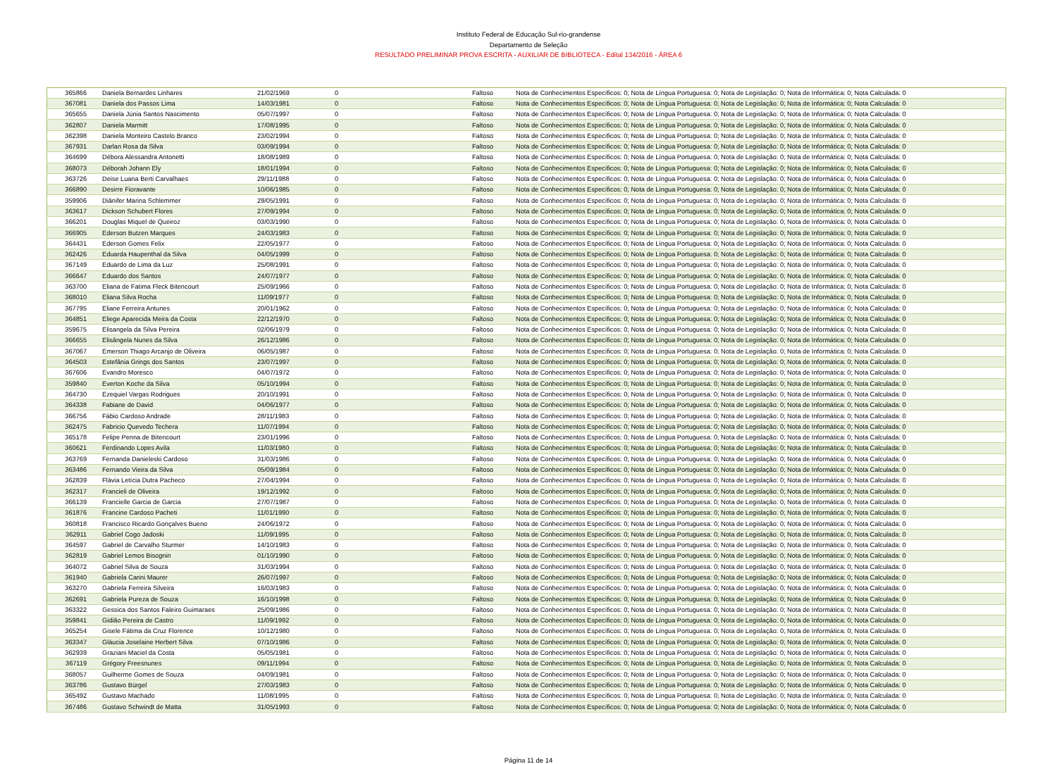Instituto Federal de Educação Sul-rio-grandense
Departamento de Seleção
RESULTADO PRELIMINAR PROVA ESCRITA - AUXILIAR DE BIBLIOTECA - Edital 134/2016 - ÁREA 6
| 365866 | Daniela Bernardes Linhares | 21/02/1969 | 0 | Faltoso | Nota de Conhecimentos Específicos: 0; Nota de Língua Portuguesa: 0; Nota de Legislação: 0; Nota de Informática: 0; Nota Calculada: 0 |
| 367081 | Daniela dos Passos Lima | 14/03/1981 | 0 | Faltoso | Nota de Conhecimentos Específicos: 0; Nota de Língua Portuguesa: 0; Nota de Legislação: 0; Nota de Informática: 0; Nota Calculada: 0 |
| 365655 | Daniela Júnia Santos Nascimento | 05/07/1997 | 0 | Faltoso | Nota de Conhecimentos Específicos: 0; Nota de Língua Portuguesa: 0; Nota de Legislação: 0; Nota de Informática: 0; Nota Calculada: 0 |
| 362807 | Daniela Marmitt | 17/08/1995 | 0 | Faltoso | Nota de Conhecimentos Específicos: 0; Nota de Língua Portuguesa: 0; Nota de Legislação: 0; Nota de Informática: 0; Nota Calculada: 0 |
| 362398 | Daniela Monteiro Castelo Branco | 23/02/1994 | 0 | Faltoso | Nota de Conhecimentos Específicos: 0; Nota de Língua Portuguesa: 0; Nota de Legislação: 0; Nota de Informática: 0; Nota Calculada: 0 |
| 367931 | Darlan Rosa da Silva | 03/09/1994 | 0 | Faltoso | Nota de Conhecimentos Específicos: 0; Nota de Língua Portuguesa: 0; Nota de Legislação: 0; Nota de Informática: 0; Nota Calculada: 0 |
| 364699 | Débora Alessandra Antonetti | 18/08/1989 | 0 | Faltoso | Nota de Conhecimentos Específicos: 0; Nota de Língua Portuguesa: 0; Nota de Legislação: 0; Nota de Informática: 0; Nota Calculada: 0 |
| 368073 | Déborah Johann Ely | 18/01/1994 | 0 | Faltoso | Nota de Conhecimentos Específicos: 0; Nota de Língua Portuguesa: 0; Nota de Legislação: 0; Nota de Informática: 0; Nota Calculada: 0 |
| 363726 | Deise Luana Berti Carvalhaes | 29/11/1988 | 0 | Faltoso | Nota de Conhecimentos Específicos: 0; Nota de Língua Portuguesa: 0; Nota de Legislação: 0; Nota de Informática: 0; Nota Calculada: 0 |
| 366890 | Desirre Fioravante | 10/06/1985 | 0 | Faltoso | Nota de Conhecimentos Específicos: 0; Nota de Língua Portuguesa: 0; Nota de Legislação: 0; Nota de Informática: 0; Nota Calculada: 0 |
| 359906 | Diânifer Marina Schlemmer | 29/05/1991 | 0 | Faltoso | Nota de Conhecimentos Específicos: 0; Nota de Língua Portuguesa: 0; Nota de Legislação: 0; Nota de Informática: 0; Nota Calculada: 0 |
| 363617 | Dickson Schubert Flores | 27/09/1994 | 0 | Faltoso | Nota de Conhecimentos Específicos: 0; Nota de Língua Portuguesa: 0; Nota de Legislação: 0; Nota de Informática: 0; Nota Calculada: 0 |
| 366201 | Douglas Miquel de Queiroz | 03/03/1990 | 0 | Faltoso | Nota de Conhecimentos Específicos: 0; Nota de Língua Portuguesa: 0; Nota de Legislação: 0; Nota de Informática: 0; Nota Calculada: 0 |
| 366905 | Ederson Butzen Marques | 24/03/1983 | 0 | Faltoso | Nota de Conhecimentos Específicos: 0; Nota de Língua Portuguesa: 0; Nota de Legislação: 0; Nota de Informática: 0; Nota Calculada: 0 |
| 364431 | Ederson Gomes Felix | 22/05/1977 | 0 | Faltoso | Nota de Conhecimentos Específicos: 0; Nota de Língua Portuguesa: 0; Nota de Legislação: 0; Nota de Informática: 0; Nota Calculada: 0 |
| 362426 | Eduarda Haupenthal da Silva | 04/05/1999 | 0 | Faltoso | Nota de Conhecimentos Específicos: 0; Nota de Língua Portuguesa: 0; Nota de Legislação: 0; Nota de Informática: 0; Nota Calculada: 0 |
| 367149 | Eduardo de Lima da Luz | 25/08/1991 | 0 | Faltoso | Nota de Conhecimentos Específicos: 0; Nota de Língua Portuguesa: 0; Nota de Legislação: 0; Nota de Informática: 0; Nota Calculada: 0 |
| 366647 | Eduardo dos Santos | 24/07/1977 | 0 | Faltoso | Nota de Conhecimentos Específicos: 0; Nota de Língua Portuguesa: 0; Nota de Legislação: 0; Nota de Informática: 0; Nota Calculada: 0 |
| 363700 | Eliana de Fatima Fleck Bitencourt | 25/09/1966 | 0 | Faltoso | Nota de Conhecimentos Específicos: 0; Nota de Língua Portuguesa: 0; Nota de Legislação: 0; Nota de Informática: 0; Nota Calculada: 0 |
| 368010 | Eliana Silva Rocha | 11/09/1977 | 0 | Faltoso | Nota de Conhecimentos Específicos: 0; Nota de Língua Portuguesa: 0; Nota de Legislação: 0; Nota de Informática: 0; Nota Calculada: 0 |
| 367795 | Eliane Ferreira Antunes | 20/01/1962 | 0 | Faltoso | Nota de Conhecimentos Específicos: 0; Nota de Língua Portuguesa: 0; Nota de Legislação: 0; Nota de Informática: 0; Nota Calculada: 0 |
| 364851 | Eliege Aparecida Meira da Costa | 22/12/1970 | 0 | Faltoso | Nota de Conhecimentos Específicos: 0; Nota de Língua Portuguesa: 0; Nota de Legislação: 0; Nota de Informática: 0; Nota Calculada: 0 |
| 359675 | Elisangela da Silva Pereira | 02/06/1979 | 0 | Faltoso | Nota de Conhecimentos Específicos: 0; Nota de Língua Portuguesa: 0; Nota de Legislação: 0; Nota de Informática: 0; Nota Calculada: 0 |
| 366655 | Elisângela Nunes da Silva | 26/12/1986 | 0 | Faltoso | Nota de Conhecimentos Específicos: 0; Nota de Língua Portuguesa: 0; Nota de Legislação: 0; Nota de Informática: 0; Nota Calculada: 0 |
| 367067 | Emerson Thiago Arcanjo de Oliveira | 06/05/1987 | 0 | Faltoso | Nota de Conhecimentos Específicos: 0; Nota de Língua Portuguesa: 0; Nota de Legislação: 0; Nota de Informática: 0; Nota Calculada: 0 |
| 364503 | Estefânia Grings dos Santos | 23/07/1997 | 0 | Faltoso | Nota de Conhecimentos Específicos: 0; Nota de Língua Portuguesa: 0; Nota de Legislação: 0; Nota de Informática: 0; Nota Calculada: 0 |
| 367606 | Evandro Moresco | 04/07/1972 | 0 | Faltoso | Nota de Conhecimentos Específicos: 0; Nota de Língua Portuguesa: 0; Nota de Legislação: 0; Nota de Informática: 0; Nota Calculada: 0 |
| 359840 | Everton Koche da Silva | 05/10/1994 | 0 | Faltoso | Nota de Conhecimentos Específicos: 0; Nota de Língua Portuguesa: 0; Nota de Legislação: 0; Nota de Informática: 0; Nota Calculada: 0 |
| 364730 | Ezequiel Vargas Rodrigues | 20/10/1991 | 0 | Faltoso | Nota de Conhecimentos Específicos: 0; Nota de Língua Portuguesa: 0; Nota de Legislação: 0; Nota de Informática: 0; Nota Calculada: 0 |
| 364338 | Fabiane de David | 04/06/1977 | 0 | Faltoso | Nota de Conhecimentos Específicos: 0; Nota de Língua Portuguesa: 0; Nota de Legislação: 0; Nota de Informática: 0; Nota Calculada: 0 |
| 366756 | Fábio Cardoso Andrade | 28/11/1983 | 0 | Faltoso | Nota de Conhecimentos Específicos: 0; Nota de Língua Portuguesa: 0; Nota de Legislação: 0; Nota de Informática: 0; Nota Calculada: 0 |
| 362475 | Fabricio Quevedo Techera | 11/07/1994 | 0 | Faltoso | Nota de Conhecimentos Específicos: 0; Nota de Língua Portuguesa: 0; Nota de Legislação: 0; Nota de Informática: 0; Nota Calculada: 0 |
| 365178 | Felipe Penna de Bitencourt | 23/01/1996 | 0 | Faltoso | Nota de Conhecimentos Específicos: 0; Nota de Língua Portuguesa: 0; Nota de Legislação: 0; Nota de Informática: 0; Nota Calculada: 0 |
| 360621 | Ferdinando Lopes Avila | 11/03/1980 | 0 | Faltoso | Nota de Conhecimentos Específicos: 0; Nota de Língua Portuguesa: 0; Nota de Legislação: 0; Nota de Informática: 0; Nota Calculada: 0 |
| 363769 | Fernanda Danieleski Cardoso | 31/03/1986 | 0 | Faltoso | Nota de Conhecimentos Específicos: 0; Nota de Língua Portuguesa: 0; Nota de Legislação: 0; Nota de Informática: 0; Nota Calculada: 0 |
| 363486 | Fernando Vieira da Silva | 05/09/1984 | 0 | Faltoso | Nota de Conhecimentos Específicos: 0; Nota de Língua Portuguesa: 0; Nota de Legislação: 0; Nota de Informática: 0; Nota Calculada: 0 |
| 362839 | Flávia Letícia Dutra Pacheco | 27/04/1994 | 0 | Faltoso | Nota de Conhecimentos Específicos: 0; Nota de Língua Portuguesa: 0; Nota de Legislação: 0; Nota de Informática: 0; Nota Calculada: 0 |
| 362317 | Francieli de Oliveira | 19/12/1992 | 0 | Faltoso | Nota de Conhecimentos Específicos: 0; Nota de Língua Portuguesa: 0; Nota de Legislação: 0; Nota de Informática: 0; Nota Calculada: 0 |
| 366139 | Francielle Garcia de Garcia | 27/07/1987 | 0 | Faltoso | Nota de Conhecimentos Específicos: 0; Nota de Língua Portuguesa: 0; Nota de Legislação: 0; Nota de Informática: 0; Nota Calculada: 0 |
| 361876 | Francine Cardoso Pacheti | 11/01/1990 | 0 | Faltoso | Nota de Conhecimentos Específicos: 0; Nota de Língua Portuguesa: 0; Nota de Legislação: 0; Nota de Informática: 0; Nota Calculada: 0 |
| 360818 | Francisco Ricardo Gonçalves Bueno | 24/06/1972 | 0 | Faltoso | Nota de Conhecimentos Específicos: 0; Nota de Língua Portuguesa: 0; Nota de Legislação: 0; Nota de Informática: 0; Nota Calculada: 0 |
| 362911 | Gabriel Cogo Jadoski | 11/09/1995 | 0 | Faltoso | Nota de Conhecimentos Específicos: 0; Nota de Língua Portuguesa: 0; Nota de Legislação: 0; Nota de Informática: 0; Nota Calculada: 0 |
| 364597 | Gabriel de Carvalho Sturmer | 14/10/1983 | 0 | Faltoso | Nota de Conhecimentos Específicos: 0; Nota de Língua Portuguesa: 0; Nota de Legislação: 0; Nota de Informática: 0; Nota Calculada: 0 |
| 362819 | Gabriel Lemos Bisognin | 01/10/1990 | 0 | Faltoso | Nota de Conhecimentos Específicos: 0; Nota de Língua Portuguesa: 0; Nota de Legislação: 0; Nota de Informática: 0; Nota Calculada: 0 |
| 364072 | Gabriel Silva de Souza | 31/03/1994 | 0 | Faltoso | Nota de Conhecimentos Específicos: 0; Nota de Língua Portuguesa: 0; Nota de Legislação: 0; Nota de Informática: 0; Nota Calculada: 0 |
| 361940 | Gabriela Carini Maurer | 26/07/1997 | 0 | Faltoso | Nota de Conhecimentos Específicos: 0; Nota de Língua Portuguesa: 0; Nota de Legislação: 0; Nota de Informática: 0; Nota Calculada: 0 |
| 363270 | Gabriela Ferreira Silveira | 16/03/1983 | 0 | Faltoso | Nota de Conhecimentos Específicos: 0; Nota de Língua Portuguesa: 0; Nota de Legislação: 0; Nota de Informática: 0; Nota Calculada: 0 |
| 362691 | Gabriela Pureza de Souza | 16/10/1998 | 0 | Faltoso | Nota de Conhecimentos Específicos: 0; Nota de Língua Portuguesa: 0; Nota de Legislação: 0; Nota de Informática: 0; Nota Calculada: 0 |
| 363322 | Gessica dos Santos Faleiro Guimaraes | 25/09/1986 | 0 | Faltoso | Nota de Conhecimentos Específicos: 0; Nota de Língua Portuguesa: 0; Nota de Legislação: 0; Nota de Informática: 0; Nota Calculada: 0 |
| 359841 | Gidião Pereira de Castro | 11/09/1992 | 0 | Faltoso | Nota de Conhecimentos Específicos: 0; Nota de Língua Portuguesa: 0; Nota de Legislação: 0; Nota de Informática: 0; Nota Calculada: 0 |
| 365254 | Gisele Fátima da Cruz Florence | 10/12/1980 | 0 | Faltoso | Nota de Conhecimentos Específicos: 0; Nota de Língua Portuguesa: 0; Nota de Legislação: 0; Nota de Informática: 0; Nota Calculada: 0 |
| 363347 | Gláucia Joselaine Herbert Silva | 07/10/1986 | 0 | Faltoso | Nota de Conhecimentos Específicos: 0; Nota de Língua Portuguesa: 0; Nota de Legislação: 0; Nota de Informática: 0; Nota Calculada: 0 |
| 362939 | Graziani Maciel da Costa | 05/05/1981 | 0 | Faltoso | Nota de Conhecimentos Específicos: 0; Nota de Língua Portuguesa: 0; Nota de Legislação: 0; Nota de Informática: 0; Nota Calculada: 0 |
| 367119 | Grégory Freesnunes | 09/11/1994 | 0 | Faltoso | Nota de Conhecimentos Específicos: 0; Nota de Língua Portuguesa: 0; Nota de Legislação: 0; Nota de Informática: 0; Nota Calculada: 0 |
| 368057 | Guilherme Gomes de Souza | 04/09/1981 | 0 | Faltoso | Nota de Conhecimentos Específicos: 0; Nota de Língua Portuguesa: 0; Nota de Legislação: 0; Nota de Informática: 0; Nota Calculada: 0 |
| 363786 | Gustavo Bürgel | 27/03/1983 | 0 | Faltoso | Nota de Conhecimentos Específicos: 0; Nota de Língua Portuguesa: 0; Nota de Legislação: 0; Nota de Informática: 0; Nota Calculada: 0 |
| 365492 | Gustavo Machado | 11/08/1995 | 0 | Faltoso | Nota de Conhecimentos Específicos: 0; Nota de Língua Portuguesa: 0; Nota de Legislação: 0; Nota de Informática: 0; Nota Calculada: 0 |
| 367486 | Gustavo Schwindt de Matta | 31/05/1993 | 0 | Faltoso | Nota de Conhecimentos Específicos: 0; Nota de Língua Portuguesa: 0; Nota de Legislação: 0; Nota de Informática: 0; Nota Calculada: 0 |
Página 11 de 14